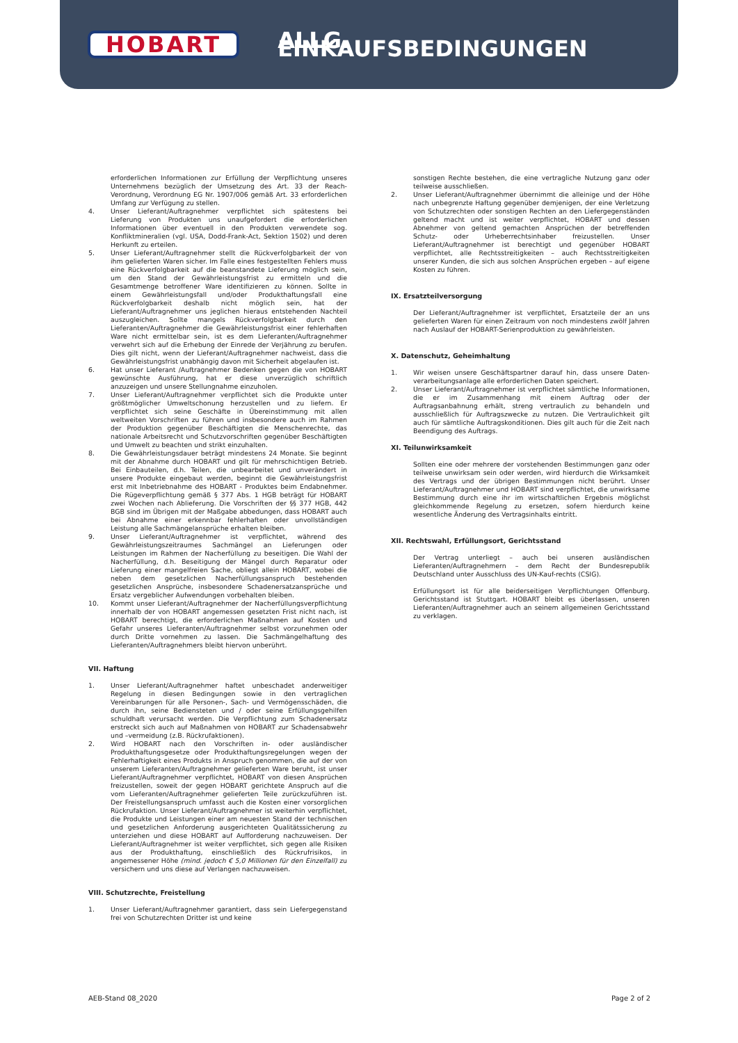HOBART
ALLG. EINKAUFSBEDINGUNGEN
erforderlichen Informationen zur Erfüllung der Verpflichtung unseres Unternehmens bezüglich der Umsetzung des Art. 33 der Reach-Verordnung, Verordnung EG Nr. 1907/006 gemäß Art. 33 erforderlichen Umfang zur Verfügung zu stellen.
4. Unser Lieferant/Auftragnehmer verpflichtet sich spätestens bei Lieferung von Produkten uns unaufgefordert die erforderlichen Informationen über eventuell in den Produkten verwendete sog. Konfliktmineralien (vgl. USA, Dodd-Frank-Act, Sektion 1502) und deren Herkunft zu erteilen.
5. Unser Lieferant/Auftragnehmer stellt die Rückverfolgbarkeit der von ihm gelieferten Waren sicher. Im Falle eines festgestellten Fehlers muss eine Rückverfolgbarkeit auf die beanstandete Lieferung möglich sein, um den Stand der Gewährleistungsfrist zu ermitteln und die Gesamtmenge betroffener Ware identifizieren zu können. Sollte in einem Gewährleistungsfall und/oder Produkthaftungsfall eine Rückverfolgbarkeit deshalb nicht möglich sein, hat der Lieferant/Auftragnehmer uns jeglichen hieraus entstehenden Nachteil auszugleichen. Sollte mangels Rückverfolgbarkeit durch den Lieferanten/Auftragnehmer die Gewährleistungsfrist einer fehlerhaften Ware nicht ermittelbar sein, ist es dem Lieferanten/Auftragnehmer verwehrt sich auf die Erhebung der Einrede der Verjährung zu berufen. Dies gilt nicht, wenn der Lieferant/Auftragnehmer nachweist, dass die Gewährleistungsfrist unabhängig davon mit Sicherheit abgelaufen ist.
6. Hat unser Lieferant /Auftragnehmer Bedenken gegen die von HOBART gewünschte Ausführung, hat er diese unverzüglich schriftlich anzuzeigen und unsere Stellungnahme einzuholen.
7. Unser Lieferant/Auftragnehmer verpflichtet sich die Produkte unter größtmöglicher Umweltschonung herzustellen und zu liefern. Er verpflichtet sich seine Geschäfte in Übereinstimmung mit allen weltweiten Vorschriften zu führen und insbesondere auch im Rahmen der Produktion gegenüber Beschäftigten die Menschenrechte, das nationale Arbeitsrecht und Schutzvorschriften gegenüber Beschäftigten und Umwelt zu beachten und strikt einzuhalten.
8. Die Gewährleistungsdauer beträgt mindestens 24 Monate. Sie beginnt mit der Abnahme durch HOBART und gilt für mehrschichtigen Betrieb. Bei Einbauteilen, d.h. Teilen, die unbearbeitet und unverändert in unsere Produkte eingebaut werden, beginnt die Gewährleistungsfrist erst mit Inbetriebnahme des HOBART - Produktes beim Endabnehmer. Die Rügeverpflichtung gemäß § 377 Abs. 1 HGB beträgt für HOBART zwei Wochen nach Ablieferung. Die Vorschriften der §§ 377 HGB, 442 BGB sind im Übrigen mit der Maßgabe abbedungen, dass HOBART auch bei Abnahme einer erkennbar fehlerhaften oder unvollständigen Leistung alle Sachmängelansprüche erhalten bleiben.
9. Unser Lieferant/Auftragnehmer ist verpflichtet, während des Gewährleistungszeitraumes Sachmängel an Lieferungen oder Leistungen im Rahmen der Nacherfüllung zu beseitigen. Die Wahl der Nacherfüllung, d.h. Beseitigung der Mängel durch Reparatur oder Lieferung einer mangelfreien Sache, obliegt allein HOBART, wobei die neben dem gesetzlichen Nacherfüllungsanspruch bestehenden gesetzlichen Ansprüche, insbesondere Schadenersatzansprüche und Ersatz vergeblicher Aufwendungen vorbehalten bleiben.
10. Kommt unser Lieferant/Auftragnehmer der Nacherfüllungsverpflichtung innerhalb der von HOBART angemessen gesetzten Frist nicht nach, ist HOBART berechtigt, die erforderlichen Maßnahmen auf Kosten und Gefahr unseres Lieferanten/Auftragnehmer selbst vorzunehmen oder durch Dritte vornehmen zu lassen. Die Sachmängelhaftung des Lieferanten/Auftragnehmers bleibt hiervon unberührt.
VII. Haftung
1. Unser Lieferant/Auftragnehmer haftet unbeschadet anderweitiger Regelung in diesen Bedingungen sowie in den vertraglichen Vereinbarungen für alle Personen-, Sach- und Vermögensschäden, die durch ihn, seine Bediensteten und / oder seine Erfüllungsgehilfen schuldhaft verursacht werden. Die Verpflichtung zum Schadenersatz erstreckt sich auch auf Maßnahmen von HOBART zur Schadensabwehr und –vermeidung (z.B. Rückrufaktionen).
2. Wird HOBART nach den Vorschriften in- oder ausländischer Produkthaftungsgesetze oder Produkthaftungsregelungen wegen der Fehlerhaftigkeit eines Produkts in Anspruch genommen, die auf der von unserem Lieferanten/Auftragnehmer gelieferten Ware beruht, ist unser Lieferant/Auftragnehmer verpflichtet, HOBART von diesen Ansprüchen freizustellen, soweit der gegen HOBART gerichtete Anspruch auf die vom Lieferanten/Auftragnehmer gelieferten Teile zurückzuführen ist. Der Freistellungsanspruch umfasst auch die Kosten einer vorsorglichen Rückrufaktion. Unser Lieferant/Auftragnehmer ist weiterhin verpflichtet, die Produkte und Leistungen einer am neuesten Stand der technischen und gesetzlichen Anforderung ausgerichteten Qualitätssicherung zu unterziehen und diese HOBART auf Aufforderung nachzuweisen. Der Lieferant/Auftragnehmer ist weiter verpflichtet, sich gegen alle Risiken aus der Produkthaftung, einschließlich des Rückrufrisikos, in angemessener Höhe (mind. jedoch € 5,0 Millionen für den Einzelfall) zu versichern und uns diese auf Verlangen nachzuweisen.
VIII. Schutzrechte, Freistellung
1. Unser Lieferant/Auftragnehmer garantiert, dass sein Liefergegenstand frei von Schutzrechten Dritter ist und keine
sonstigen Rechte bestehen, die eine vertragliche Nutzung ganz oder teilweise ausschließen.
2. Unser Lieferant/Auftragnehmer übernimmt die alleinige und der Höhe nach unbegrenzte Haftung gegenüber demjenigen, der eine Verletzung von Schutzrechten oder sonstigen Rechten an den Liefergegenständen geltend macht und ist weiter verpflichtet, HOBART und dessen Abnehmer von geltend gemachten Ansprüchen der betreffenden Schutz- oder Urheberrechtsinhaber freizustellen. Unser Lieferant/Auftragnehmer ist berechtigt und gegenüber HOBART verpflichtet, alle Rechtsstreitigkeiten – auch Rechtsstreitigkeiten unserer Kunden, die sich aus solchen Ansprüchen ergeben – auf eigene Kosten zu führen.
IX. Ersatzteilversorgung
Der Lieferant/Auftragnehmer ist verpflichtet, Ersatzteile der an uns gelieferten Waren für einen Zeitraum von noch mindestens zwölf Jahren nach Auslauf der HOBART-Serienproduktion zu gewährleisten.
X. Datenschutz, Geheimhaltung
1. Wir weisen unsere Geschäftspartner darauf hin, dass unsere Daten-verarbeitungsanlage alle erforderlichen Daten speichert.
2. Unser Lieferant/Auftragnehmer ist verpflichtet sämtliche Informationen, die er im Zusammenhang mit einem Auftrag oder der Auftragsanbahnung erhält, streng vertraulich zu behandeln und ausschließlich für Auftragszwecke zu nutzen. Die Vertraulichkeit gilt auch für sämtliche Auftragskonditionen. Dies gilt auch für die Zeit nach Beendigung des Auftrags.
XI. Teilunwirksamkeit
Sollten eine oder mehrere der vorstehenden Bestimmungen ganz oder teilweise unwirksam sein oder werden, wird hierdurch die Wirksamkeit des Vertrags und der übrigen Bestimmungen nicht berührt. Unser Lieferant/Auftragnehmer und HOBART sind verpflichtet, die unwirksame Bestimmung durch eine ihr im wirtschaftlichen Ergebnis möglichst gleichkommende Regelung zu ersetzen, sofern hierdurch keine wesentliche Änderung des Vertragsinhalts eintritt.
XII. Rechtswahl, Erfüllungsort, Gerichtsstand
Der Vertrag unterliegt – auch bei unseren ausländischen Lieferanten/Auftragnehmern – dem Recht der Bundesrepublik Deutschland unter Ausschluss des UN-Kauf-rechts (CSIG).
Erfüllungsort ist für alle beiderseitigen Verpflichtungen Offenburg. Gerichtsstand ist Stuttgart. HOBART bleibt es überlassen, unseren Lieferanten/Auftragnehmer auch an seinem allgemeinen Gerichtsstand zu verklagen.
AEB-Stand 08_2020 Page 2 of 2